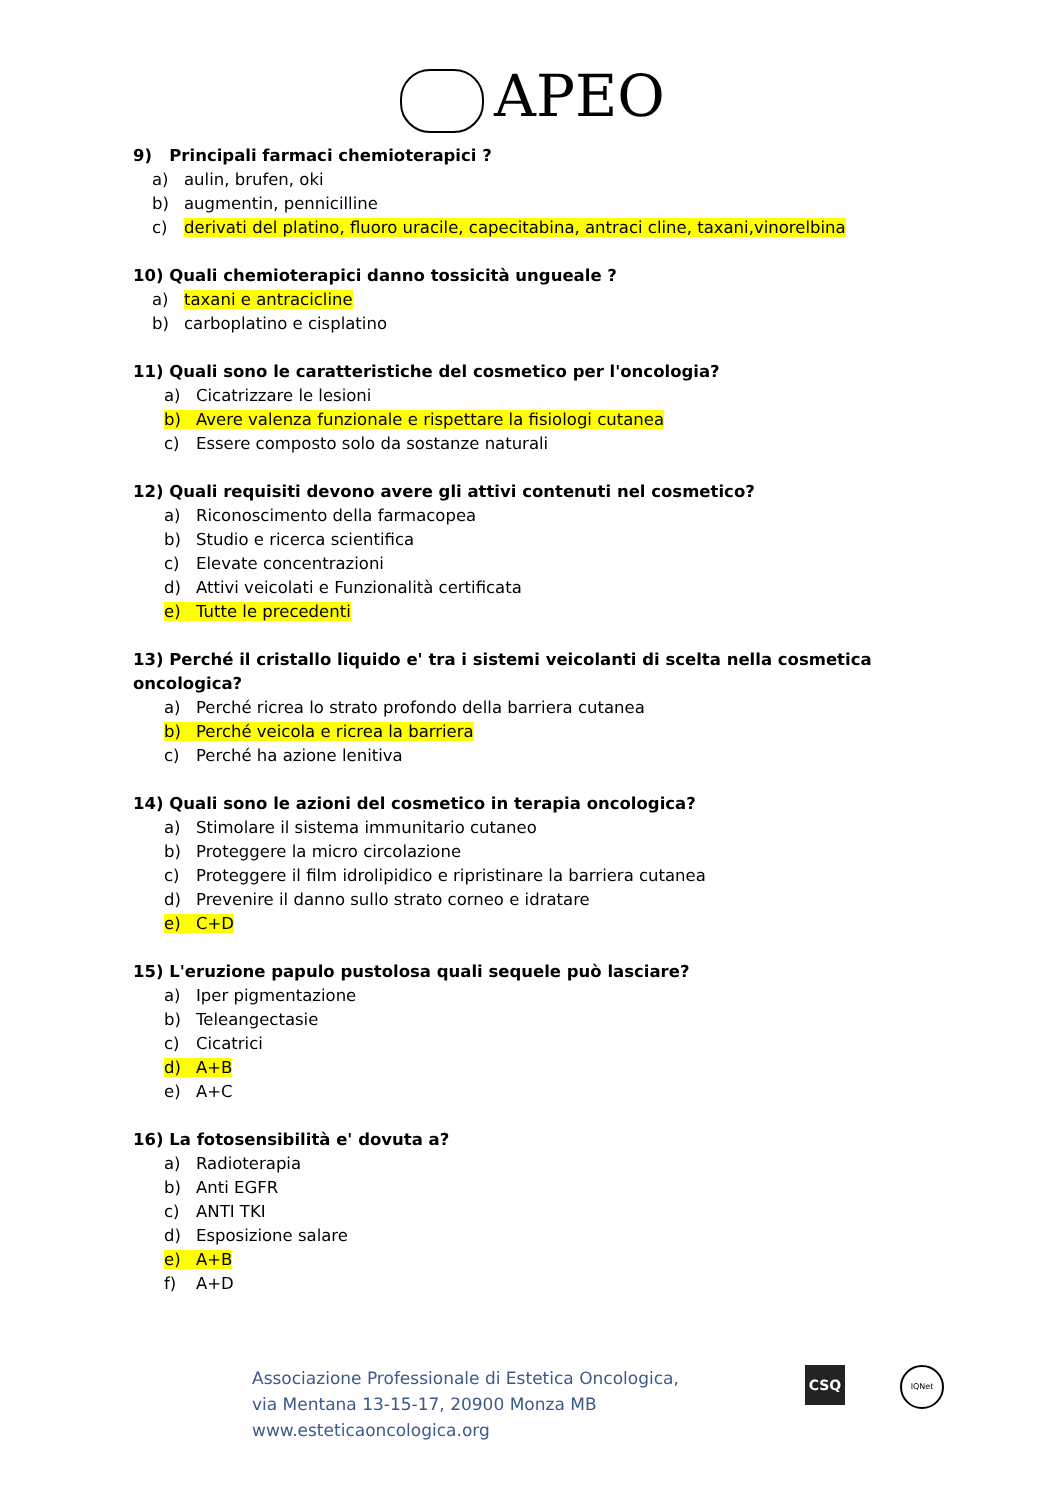APEO
9) Principali farmaci chemioterapici ?
a) aulin, brufen, oki
b) augmentin, pennicilline
c) derivati del platino, fluoro uracile, capecitabina, antraci cline, taxani,vinorelbina
10) Quali chemioterapici danno tossicità ungueale ?
a) taxani e antracicline
b) carboplatino e cisplatino
11) Quali sono le caratteristiche del cosmetico per l'oncologia?
a) Cicatrizzare le lesioni
b) Avere valenza funzionale e rispettare la fisiologi cutanea
c) Essere composto solo da sostanze naturali
12) Quali requisiti devono avere gli attivi contenuti nel cosmetico?
a) Riconoscimento della farmacopea
b) Studio e ricerca scientifica
c) Elevate concentrazioni
d) Attivi veicolati e Funzionalità certificata
e) Tutte le precedenti
13) Perché il cristallo liquido e' tra i sistemi veicolanti di scelta nella cosmetica oncologica?
a) Perché ricrea lo strato profondo della barriera cutanea
b) Perché veicola e ricrea la barriera
c) Perché ha azione lenitiva
14) Quali sono le azioni del cosmetico in terapia oncologica?
a) Stimolare il sistema immunitario cutaneo
b) Proteggere la micro circolazione
c) Proteggere il film idrolipidico e ripristinare la barriera cutanea
d) Prevenire il danno sullo strato corneo e idratare
e) C+D
15) L'eruzione papulo pustolosa quali sequele può lasciare?
a) Iper pigmentazione
b) Teleangectasie
c) Cicatrici
d) A+B
e) A+C
16) La fotosensibilità e' dovuta a?
a) Radioterapia
b) Anti EGFR
c) ANTI TKI
d) Esposizione salare
e) A+B
f) A+D
Associazione Professionale di Estetica Oncologica,
via Mentana 13-15-17, 20900 Monza MB
www.esteticaoncologica.org
CSQ IQNet